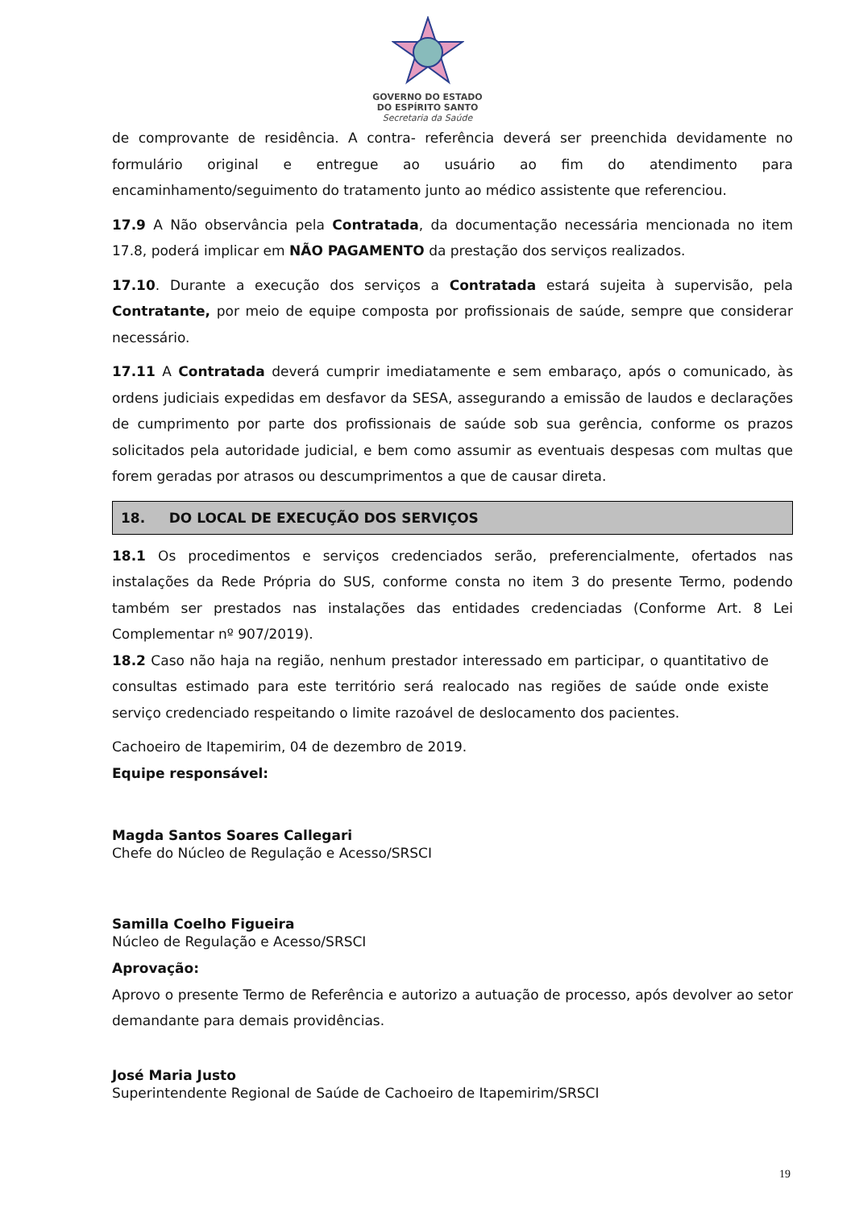GOVERNO DO ESTADO
DO ESPÍRITO SANTO
Secretaria da Saúde
de comprovante de residência. A contra- referência deverá ser preenchida devidamente no formulário original e entregue ao usuário ao fim do atendimento para encaminhamento/seguimento do tratamento junto ao médico assistente que referenciou.
17.9 A Não observância pela Contratada, da documentação necessária mencionada no item 17.8, poderá implicar em NÃO PAGAMENTO da prestação dos serviços realizados.
17.10. Durante a execução dos serviços a Contratada estará sujeita à supervisão, pela Contratante, por meio de equipe composta por profissionais de saúde, sempre que considerar necessário.
17.11 A Contratada deverá cumprir imediatamente e sem embaraço, após o comunicado, às ordens judiciais expedidas em desfavor da SESA, assegurando a emissão de laudos e declarações de cumprimento por parte dos profissionais de saúde sob sua gerência, conforme os prazos solicitados pela autoridade judicial, e bem como assumir as eventuais despesas com multas que forem geradas por atrasos ou descumprimentos a que de causar direta.
18. DO LOCAL DE EXECUÇÃO DOS SERVIÇOS
18.1 Os procedimentos e serviços credenciados serão, preferencialmente, ofertados nas instalações da Rede Própria do SUS, conforme consta no item 3 do presente Termo, podendo também ser prestados nas instalações das entidades credenciadas (Conforme Art. 8 Lei Complementar nº 907/2019).
18.2 Caso não haja na região, nenhum prestador interessado em participar, o quantitativo de consultas estimado para este território será realocado nas regiões de saúde onde existe serviço credenciado respeitando o limite razoável de deslocamento dos pacientes.
Cachoeiro de Itapemirim, 04 de dezembro de 2019.
Equipe responsável:
Magda Santos Soares Callegari
Chefe do Núcleo de Regulação e Acesso/SRSCI
Samilla Coelho Figueira
Núcleo de Regulação e Acesso/SRSCI
Aprovação:
Aprovo o presente Termo de Referência e autorizo a autuação de processo, após devolver ao setor demandante para demais providências.
José Maria Justo
Superintendente Regional de Saúde de Cachoeiro de Itapemirim/SRSCI
19